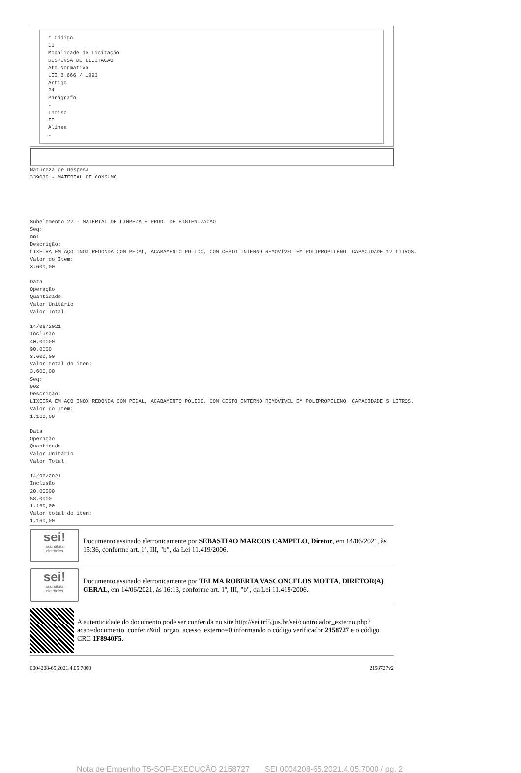* Código
11
Modalidade de Licitação
DISPENSA DE LICITACAO
Ato Normativo
LEI 8.666 / 1993
Artigo
24
Parágrafo
-
Inciso
II
Alínea
-
Natureza de Despesa
339030 - MATERIAL DE CONSUMO
Subelemento 22 - MATERIAL DE LIMPEZA E PROD. DE HIGIENIZACAO
Seq:
001
Descrição:
LIXEIRA EM AÇO INOX REDONDA COM PEDAL, ACABAMENTO POLIDO, COM CESTO INTERNO REMOVÍVEL EM POLIPROPILENO, CAPACIDADE 12 LITROS.
Valor do Item:
3.600,00
Data
Operação
Quantidade
Valor Unitário
Valor Total
14/06/2021
Inclusão
40,00000
90,0000
3.600,00
Valor total do item:
3.600,00
Seq:
002
Descrição:
LIXEIRA EM AÇO INOX REDONDA COM PEDAL, ACABAMENTO POLIDO, COM CESTO INTERNO REMOVÍVEL EM POLIPROPILENO, CAPACIDADE 5 LITROS.
Valor do Item:
1.160,00
Data
Operação
Quantidade
Valor Unitário
Valor Total
14/06/2021
Inclusão
20,00000
58,0000
1.160,00
Valor total do item:
1.160,00
sei!
assinatura
eletrônica
Documento assinado eletronicamente por SEBASTIAO MARCOS CAMPELO, Diretor, em 14/06/2021, às 15:36, conforme art. 1º, III, "b", da Lei 11.419/2006.
sei!
assinatura
eletrônica
Documento assinado eletronicamente por TELMA ROBERTA VASCONCELOS MOTTA, DIRETOR(A) GERAL, em 14/06/2021, às 16:13, conforme art. 1º, III, "b", da Lei 11.419/2006.
A autenticidade do documento pode ser conferida no site http://sei.trf5.jus.br/sei/controlador_externo.php?acao=documento_conferir&id_orgao_acesso_externo=0 informando o código verificador 2158727 e o código CRC 1F8940F5.
0004208-65.2021.4.05.7000 2158727v2
Nota de Empenho T5-SOF-EXECUÇÃO 2158727 SEI 0004208-65.2021.4.05.7000 / pg. 2